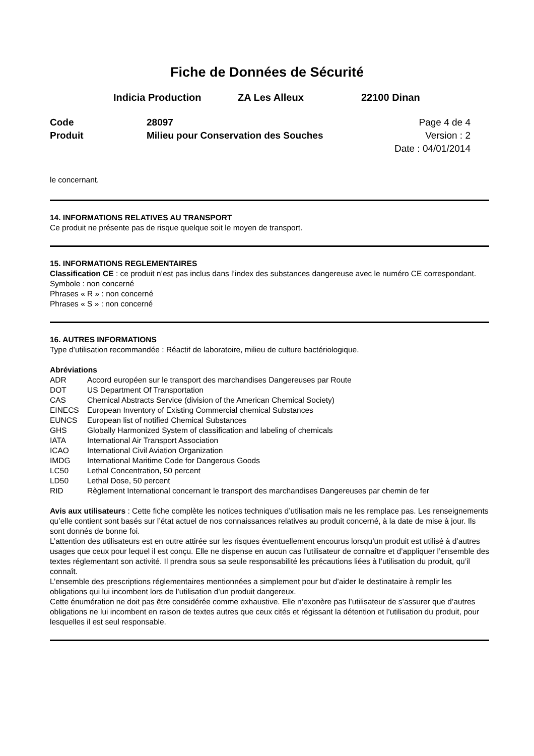Fiche de Données de Sécurité
Indicia Production ZA Les Alleux 22100 Dinan
Code 28097 Page 4 de 4 Produit Milieu pour Conservation des Souches Version : 2 Date : 04/01/2014
le concernant.
14. INFORMATIONS RELATIVES AU TRANSPORT
Ce produit ne présente pas de risque quelque soit le moyen de transport.
15. INFORMATIONS REGLEMENTAIRES
Classification CE : ce produit n’est pas inclus dans l’index des substances dangereuse avec le numéro CE correspondant.
Symbole : non concerné
Phrases « R » : non concerné
Phrases « S » : non concerné
16. AUTRES INFORMATIONS
Type d’utilisation recommandée : Réactif de laboratoire, milieu de culture bactériologique.
Abréviations
| ADR | Accord européen sur le transport des marchandises Dangereuses par Route |
| DOT | US Department Of Transportation |
| CAS | Chemical Abstracts Service (division of the American Chemical Society) |
| EINECS | European Inventory of Existing Commercial chemical Substances |
| EUNCS | European list of notified Chemical Substances |
| GHS | Globally Harmonized System of classification and labeling of chemicals |
| IATA | International Air Transport Association |
| ICAO | International Civil Aviation Organization |
| IMDG | International Maritime Code for Dangerous Goods |
| LC50 | Lethal Concentration, 50 percent |
| LD50 | Lethal Dose, 50 percent |
| RID | Règlement International concernant le transport des marchandises Dangereuses par chemin de fer |
Avis aux utilisateurs : Cette fiche complète les notices techniques d’utilisation mais ne les remplace pas. Les renseignements qu’elle contient sont basés sur l’état actuel de nos connaissances relatives au produit concerné, à la date de mise à jour. Ils sont donnés de bonne foi.
L’attention des utilisateurs est en outre attirée sur les risques éventuellement encourus lorsqu’un produit est utilisé à d’autres usages que ceux pour lequel il est conçu. Elle ne dispense en aucun cas l’utilisateur de connaître et d’appliquer l’ensemble des textes réglementant son activité. Il prendra sous sa seule responsabilité les précautions liées à l’utilisation du produit, qu’il connaît.
L’ensemble des prescriptions réglementaires mentionnées a simplement pour but d’aider le destinataire à remplir les obligations qui lui incombent lors de l’utilisation d’un produit dangereux.
Cette énumération ne doit pas être considérée comme exhaustive. Elle n’exonère pas l’utilisateur de s’assurer que d’autres obligations ne lui incombent en raison de textes autres que ceux cités et régissant la détention et l’utilisation du produit, pour lesquelles il est seul responsable.